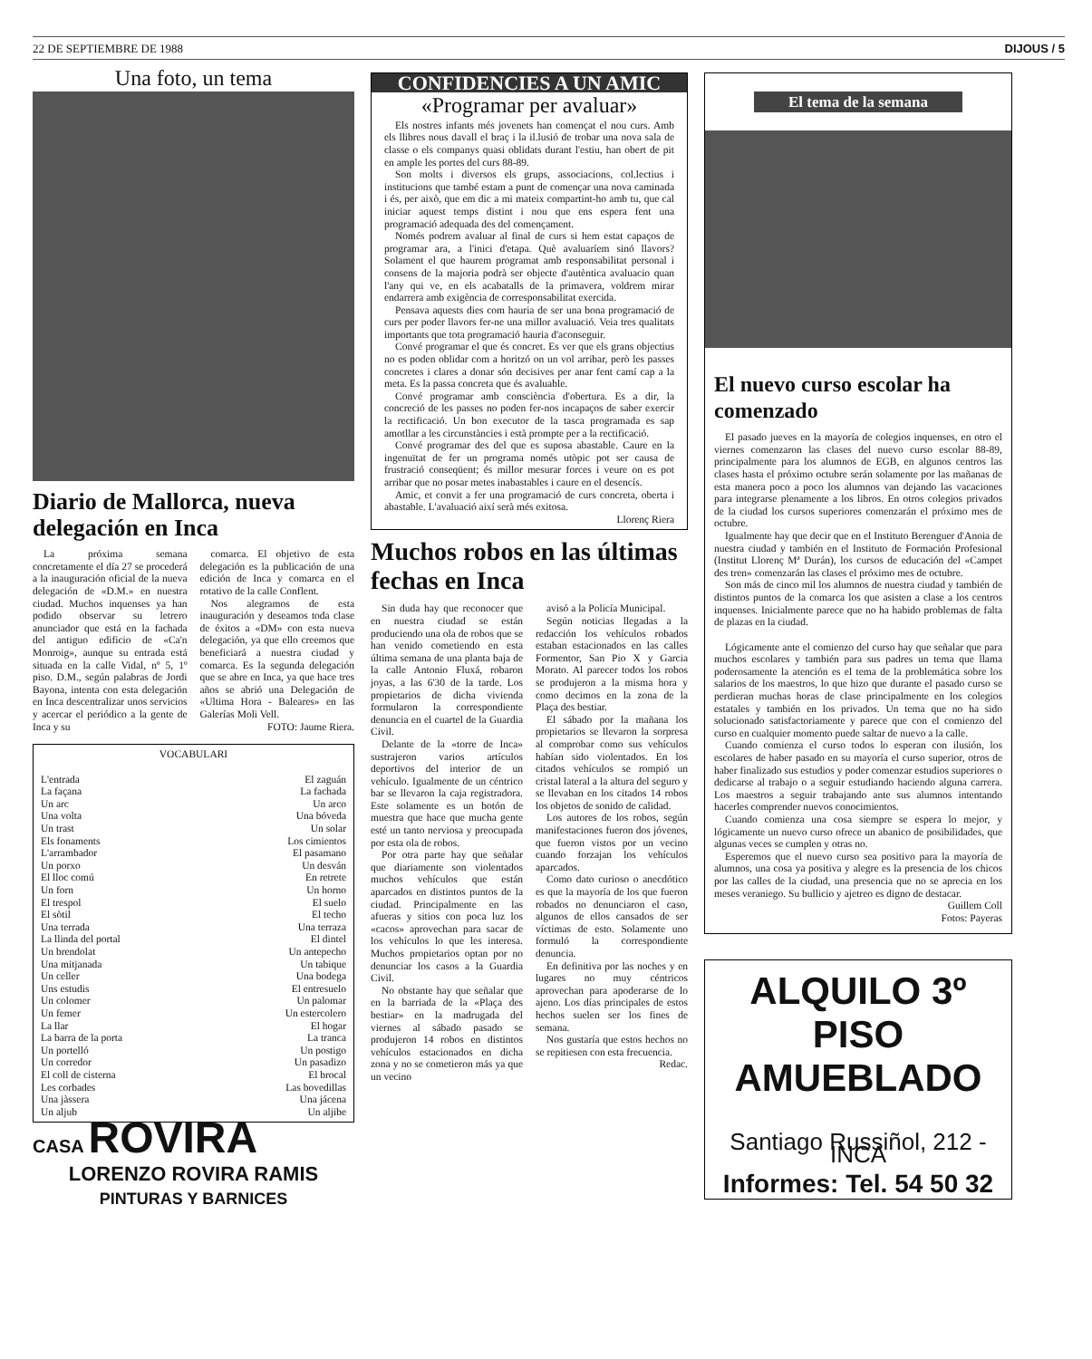22 DE SEPTIEMBRE DE 1988 DIJOUS / 5
Una foto, un tema
Diario de Mallorca, nueva delegación en Inca
La próxima semana concretamente el día 27 se procederá a la inauguración oficial de la nueva delegación de «D.M.» en nuestra ciudad. Muchos inquenses ya han podido observar su letrero anunciador que está en la fachada del antiguo edificio de «Ca'n Monroig», aunque su entrada está situada en la calle Vidal, nº 5, 1º piso. D.M., según palabras de Jordi Bayona, intenta con esta delegación en Inca descentralizar unos servicios y acercar el periódico a la gente de Inca y su
comarca. El objetivo de esta delegación es la publicación de una edición de Inca y comarca en el rotativo de la calle Conflent.
Nos alegramos de esta inauguración y deseamos toda clase de éxitos a «DM» con esta nueva delegación, ya que ello creemos que beneficiará a nuestra ciudad y comarca. Es la segunda delegación que se abre en Inca, ya que hace tres años se abrió una Delegación de «Ultima Hora - Baleares» en las Galerías Moli Vell.
FOTO: Jaume Riera.
VOCABULARI
| L'entrada | El zaguán |
| La façana | La fachada |
| Un arc | Un arco |
| Una volta | Una bóveda |
| Un trast | Un solar |
| Els fonaments | Los cimientos |
| L'arrambador | El pasamano |
| Un porxo | Un desván |
| El lloc comú | En retrete |
| Un forn | Un horno |
| El trespol | El suelo |
| El sòtil | El techo |
| Una terrada | Una terraza |
| La llinda del portal | El dintel |
| Un brendolat | Un antepecho |
| Una mitjanada | Un tabique |
| Un celler | Una bodega |
| Uns estudis | El entresuelo |
| Un colomer | Un palomar |
| Un femer | Un estercolero |
| La llar | El hogar |
| La barra de la porta | La tranca |
| Un portelló | Un postigo |
| Un corredor | Un pasadizo |
| El coll de cisterna | El brocal |
| Les corbades | Las bovedillas |
| Una jàssera | Una jácena |
| Un aljub | Un aljibe |
CASA ROVIRA
LORENZO ROVIRA RAMIS
PINTURAS Y BARNICES
CONFIDENCIES A UN AMIC
«Programar per avaluar»
Els nostres infants més jovenets han començat el nou curs. Amb els llibres nous davall el braç i la il.lusió de trobar una nova sala de classe o els companys quasi oblidats durant l'estiu, han obert de pit en ample les portes del curs 88-89.
Son molts i diversos els grups, associacions, col.lectius i institucions que també estam a punt de començar una nova caminada i és, per això, que em dic a mi mateix compartint-ho amb tu, que cal iniciar aquest temps distint i nou que ens espera fent una programació adequada des del començament.
Només podrem avaluar al final de curs si hem estat capaços de programar ara, a l'inici d'etapa. Què avaluaríem sinó llavors? Solament el que haurem programat amb responsabilitat personal i consens de la majoria podrà ser objecte d'autèntica avaluacio quan l'any qui ve, en els acabatalls de la primavera, voldrem mirar endarrera amb exigència de corresponsabilitat exercida.
Pensava aquests dies com hauria de ser una bona programació de curs per poder llavors fer-ne una millor avaluació. Veia tres qualitats importants que tota programació hauria d'aconseguir.
Convé programar el que és concret. Es ver que els grans objectius no es poden oblidar com a horitzó on un vol arribar, però les passes concretes i clares a donar són decisives per anar fent camí cap a la meta. Es la passa concreta que és avaluable.
Convé programar amb consciència d'obertura. Es a dir, la concreció de les passes no poden fer-nos incapaços de saber exercir la rectificació. Un bon executor de la tasca programada es sap amotllar a les circunstàncies i està prompte per a la rectificació.
Convé programar des del que es suposa abastable. Caure en la ingenuïtat de fer un programa només utòpic pot ser causa de frustració conseqüent; és millor mesurar forces i veure on es pot arribar que no posar metes inabastables i caure en el desencís.
Amic, et convit a fer una programació de curs concreta, oberta i abastable. L'avaluació així serà més exitosa.
Llorenç Riera
Muchos robos en las últimas fechas en Inca
Sin duda hay que reconocer que en nuestra ciudad se están produciendo una ola de robos que se han venido cometiendo en esta última semana de una planta baja de la calle Antonio Fluxá, robaron joyas, a las 6'30 de la tarde. Los propietarios de dicha vivienda formularon la correspondiente denuncia en el cuartel de la Guardia Civil.
Delante de la «torre de Inca» sustrajeron varios artículos deportivos del interior de un vehículo. Igualmente de un céntrico bar se llevaron la caja registradora. Este solamente es un botón de muestra que hace que mucha gente esté un tanto nerviosa y preocupada por esta ola de robos.
Por otra parte hay que señalar que diariamente son violentados muchos vehículos que están aparcados en distintos puntos de la ciudad. Principalmente en las afueras y sitios con poca luz los «cacos» aprovechan para sacar de los vehículos lo que les interesa. Muchos propietarios optan por no denunciar los casos a la Guardia Civil.
No obstante hay que señalar que en la barriada de la «Plaça des bestiar» en la madrugada del viernes al sábado pasado se produjeron 14 robos en distintos vehículos estacionados en dicha zona y no se cometieron más ya que un vecino
avisó a la Policía Municipal.
Según noticias llegadas a la redacción los vehículos robados estaban estacionados en las calles Formentor, San Pio X y Garcia Morato. Al parecer todos los robos se produjeron a la misma hora y como decimos en la zona de la Plaça des bestiar.
El sábado por la mañana los propietarios se llevaron la sorpresa al comprobar como sus vehículos habían sido violentados. En los citados vehículos se rompió un cristal lateral a la altura del seguro y se llevaban en los citados 14 robos los objetos de sonido de calidad.
Los autores de los robos, según manifestaciones fueron dos jóvenes, que fueron vistos por un vecino cuando forzajan los vehículos aparcados.
Como dato curioso o anecdótico es que la mayoría de los que fueron robados no denunciaron el caso, algunos de ellos cansados de ser víctimas de esto. Solamente uno formuló la correspondiente denuncia.
En definitiva por las noches y en lugares no muy céntricos aprovechan para apoderarse de lo ajeno. Los días principales de estos hechos suelen ser los fines de semana.
Nos gustaría que estos hechos no se repitiesen con esta frecuencia.
Redac.
El tema de la semana
El nuevo curso escolar ha comenzado
El pasado jueves en la mayoría de colegios inquenses, en otro el viernes comenzaron las clases del nuevo curso escolar 88-89, principalmente para los alumnos de EGB, en algunos centros las clases hasta el próximo octubre serán solamente por las mañanas de esta manera poco a poco los alumnos van dejando las vacaciones para integrarse plenamente a los libros. En otros colegios privados de la ciudad los cursos superiores comenzarán el próximo mes de octubre.
Igualmente hay que decir que en el Instituto Berenguer d'Anoia de nuestra ciudad y también en el Instituto de Formación Profesional (Institut Llorenç Mª Durán), los cursos de educación del «Campet des tren» comenzarán las clases el próximo mes de octubre.
Son más de cinco mil los alumnos de nuestra ciudad y también de distintos puntos de la comarca los que asisten a clase a los centros inquenses. Inicialmente parece que no ha habido problemas de falta de plazas en la ciudad.
Lógicamente ante el comienzo del curso hay que señalar que para muchos escolares y también para sus padres un tema que llama poderosamente la atención es el tema de la problemática sobre los salarios de los maestros, lo que hizo que durante el pasado curso se perdieran muchas horas de clase principalmente en los colegios estatales y también en los privados. Un tema que no ha sido solucionado satisfactoriamente y parece que con el comienzo del curso en cualquier momento puede saltar de nuevo a la calle.
Cuando comienza el curso todos lo esperan con ilusión, los escolares de haber pasado en su mayoría el curso superior, otros de haber finalizado sus estudios y poder comenzar estudios superiores o dedicarse al trabajo o a seguir estudiando haciendo alguna carrera. Los maestros a seguir trabajando ante sus alumnos intentando hacerles comprender nuevos conocimientos.
Cuando comienza una cosa siempre se espera lo mejor, y lógicamente un nuevo curso ofrece un abanico de posibilidades, que algunas veces se cumplen y otras no.
Esperemos que el nuevo curso sea positivo para la mayoría de alumnos, una cosa ya positiva y alegre es la presencia de los chicos por las calles de la ciudad, una presencia que no se aprecia en los meses veraniego. Su bullicio y ajetreo es digno de destacar.
Guillem Coll
Fotos: Payeras
ALQUILO 3º PISO AMUEBLADO
Santiago Russiñol, 212 - INCA
Informes: Tel. 54 50 32